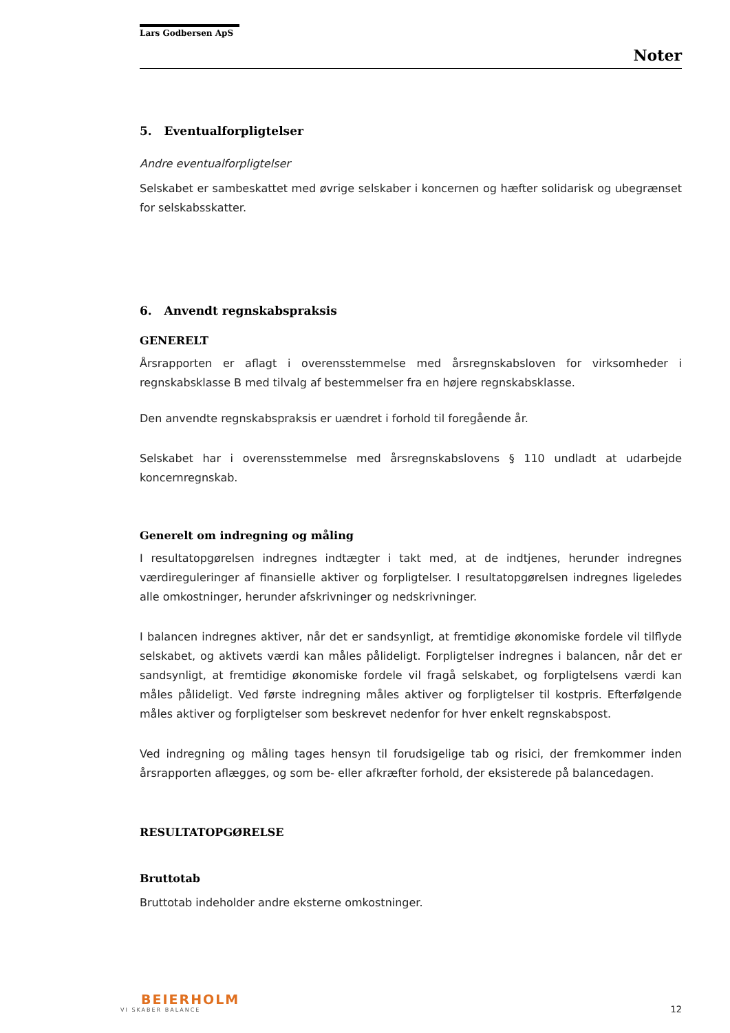Lars Godbersen ApS
Noter
5. Eventualforpligtelser
Andre eventualforpligtelser
Selskabet er sambeskattet med øvrige selskaber i koncernen og hæfter solidarisk og ubegrænset for selskabsskatter.
6. Anvendt regnskabspraksis
GENERELT
Årsrapporten er aflagt i overensstemmelse med årsregnskabsloven for virksomheder i regnskabsklasse B med tilvalg af bestemmelser fra en højere regnskabsklasse.
Den anvendte regnskabspraksis er uændret i forhold til foregående år.
Selskabet har i overensstemmelse med årsregnskabslovens § 110 undladt at udarbejde koncernregnskab.
Generelt om indregning og måling
I resultatopgørelsen indregnes indtægter i takt med, at de indtjenes, herunder indregnes værdireguleringer af finansielle aktiver og forpligtelser. I resultatopgørelsen indregnes ligeledes alle omkostninger, herunder afskrivninger og nedskrivninger.
I balancen indregnes aktiver, når det er sandsynligt, at fremtidige økonomiske fordele vil tilflyde selskabet, og aktivets værdi kan måles pålideligt. Forpligtelser indregnes i balancen, når det er sandsynligt, at fremtidige økonomiske fordele vil fragå selskabet, og forpligtelsens værdi kan måles pålideligt. Ved første indregning måles aktiver og forpligtelser til kostpris. Efterfølgende måles aktiver og forpligtelser som beskrevet nedenfor for hver enkelt regnskabspost.
Ved indregning og måling tages hensyn til forudsigelige tab og risici, der fremkommer inden årsrapporten aflægges, og som be- eller afkræfter forhold, der eksisterede på balancedagen.
RESULTATOPGØRELSE
Bruttotab
Bruttotab indeholder andre eksterne omkostninger.
BEIERHOLM
VI SKABER BALANCE
12